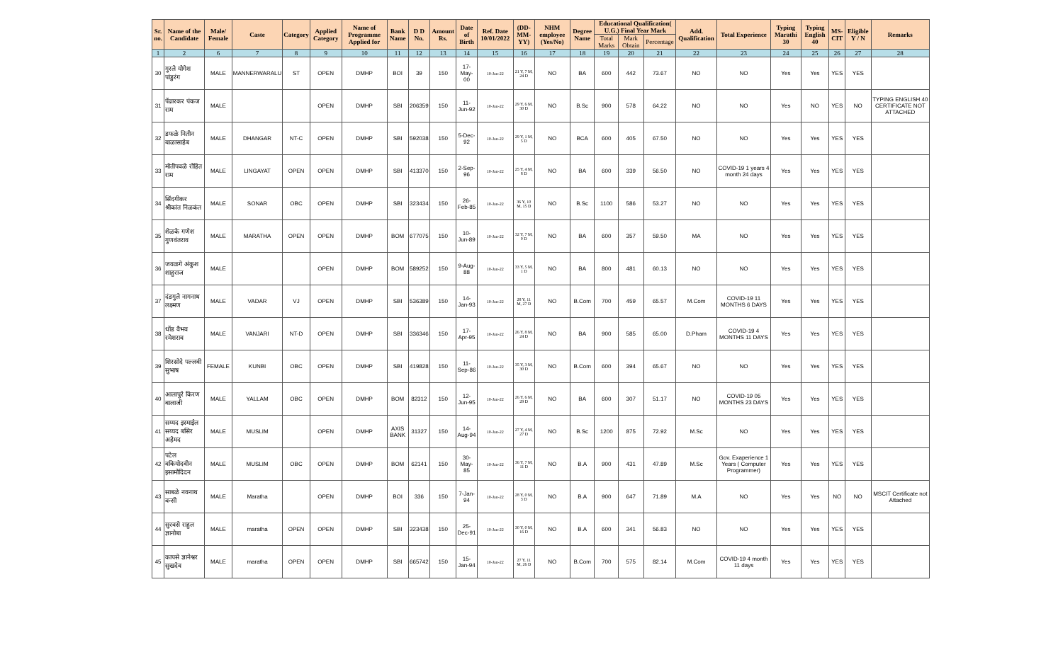| Sr. no. | Name of the Candidate | Male/ Female | Caste | Category | Applied Category | Name of Programme Applied for | Bank Name | D D No. | Amount Rs. | Date of Birth | Ref. Date 10/01/2022 | (DD-MM-YY) | NHM employee (Yes/No) | Degree Name | Educational Qualification( U.G.) Final Year Mark | | | Add. Qualification | Total Experience | Typing Marathi 30 | Typing English 40 | MS-CIT | Eligible Y / N | Remarks |
| --- | --- | --- | --- | --- | --- | --- | --- | --- | --- | --- | --- | --- | --- | --- | --- | --- | --- | --- | --- | --- | --- | --- | --- | --- |
| | | | | | | | | | | | | | | | Total Marks | Mark Obtain | Percentage | | | | | | | |
| 1 | 2 | 6 | 7 | 8 | 9 | 10 | 11 | 12 | 13 | 14 | 15 | 16 | 17 | 18 | 19 | 20 | 21 | 22 | 23 | 24 | 25 | 26 | 27 | 28 |
| 30 | गुरले योगेश पांडुरंग | MALE | MANNERWARALU | ST | OPEN | DMHP | BOI | 39 | 150 | 17-May-00 | 10-Jan-22 | 21 Y, 7 M, 24 D | NO | BA | 600 | 442 | 73.67 | NO | NO | Yes | Yes | YES | YES | |
| 31 | पेंढारकर पंकज राम | MALE | | | OPEN | DMHP | SBI | 206359 | 150 | 11-Jun-92 | 10-Jan-22 | 29 Y, 6 M, 30 D | NO | B.Sc | 900 | 578 | 64.22 | NO | NO | Yes | NO | YES | NO | TYPING ENGLISH 40 CERTIFICATE NOT ATTACHED |
| 32 | डफळे नितीन बाळासाहेब | MALE | DHANGAR | NT-C | OPEN | DMHP | SBI | 592038 | 150 | 5-Dec-92 | 10-Jan-22 | 29 Y, 1 M, 5 D | NO | BCA | 600 | 405 | 67.50 | NO | NO | Yes | Yes | YES | YES | |
| 33 | मोतीपवळे रोहित राम | MALE | LINGAYAT | OPEN | OPEN | DMHP | SBI | 413370 | 150 | 2-Sep-96 | 10-Jan-22 | 25 Y, 4 M, 8 D | NO | BA | 600 | 339 | 56.50 | NO | COVID-19 1 years 4 month 24 days | Yes | Yes | YES | YES | |
| 34 | सिंदगीकर श्रीकांत निळकंत | MALE | SONAR | OBC | OPEN | DMHP | SBI | 323434 | 150 | 26-Feb-85 | 10-Jan-22 | 36 Y, 10 M, 15 D | NO | B.Sc | 1100 | 586 | 53.27 | NO | NO | Yes | Yes | YES | YES | |
| 35 | शेळके गणेश गुणवंतराव | MALE | MARATHA | OPEN | OPEN | DMHP | BOM | 677075 | 150 | 10-Jun-89 | 10-Jan-22 | 32 Y, 7 M, 0 D | NO | BA | 600 | 357 | 59.50 | MA | NO | Yes | Yes | YES | YES | |
| 36 | जवळगे अंकुश शाहुराज | MALE | | | OPEN | DMHP | BOM | 589252 | 150 | 9-Aug-88 | 10-Jan-22 | 33 Y, 5 M, 1 D | NO | BA | 800 | 481 | 60.13 | NO | NO | Yes | Yes | YES | YES | |
| 37 | दंडगुले नागनाथ लक्ष्मण | MALE | VADAR | VJ | OPEN | DMHP | SBI | 536389 | 150 | 14-Jan-93 | 10-Jan-22 | 28 Y, 11 M, 27 D | NO | B.Com | 700 | 459 | 65.57 | M.Com | COVID-19 11 MONTHS 6 DAYS | Yes | Yes | YES | YES | |
| 38 | धोंड वैभव रमेशराव | MALE | VANJARI | NT-D | OPEN | DMHP | SBI | 336346 | 150 | 17-Apr-95 | 10-Jan-22 | 26 Y, 8 M, 24 D | NO | BA | 900 | 585 | 65.00 | D.Pham | COVID-19 4 MONTHS 11 DAYS | Yes | Yes | YES | YES | |
| 39 | शिरसोदे पल्लवी सुभाष | FEMALE | KUNBI | OBC | OPEN | DMHP | SBI | 419828 | 150 | 11-Sep-86 | 10-Jan-22 | 35 Y, 3 M, 30 D | NO | B.Com | 600 | 394 | 65.67 | NO | NO | Yes | Yes | YES | YES | |
| 40 | आलापुरे किरण बालाजी | MALE | YALLAM | OBC | OPEN | DMHP | BOM | 82312 | 150 | 12-Jun-95 | 10-Jan-22 | 26 Y, 6 M, 29 D | NO | BA | 600 | 307 | 51.17 | NO | COVID-19 05 MONTHS 23 DAYS | Yes | Yes | YES | YES | |
| 41 | सय्यद इस्माईल सय्यद बसिर अहेमद | MALE | MUSLIM | | OPEN | DMHP | AXIS BANK | 31327 | 150 | 14-Aug-94 | 10-Jan-22 | 27 Y, 4 M, 27 D | NO | B.Sc | 1200 | 875 | 72.92 | M.Sc | NO | Yes | Yes | YES | YES | |
| 42 | पटेल वकियोदवीन इसामोदिदन | MALE | MUSLIM | OBC | OPEN | DMHP | BOM | 62141 | 150 | 30-May-85 | 10-Jan-22 | 36 Y, 7 M, 11 D | NO | B.A | 900 | 431 | 47.89 | M.Sc | Gov. Exaperience 1 Years ( Computer Programmer) | Yes | Yes | YES | YES | |
| 43 | साबळे नवनाथ बन्सी | MALE | Maratha | | OPEN | DMHP | BOI | 336 | 150 | 7-Jan-94 | 10-Jan-22 | 28 Y, 0 M, 3 D | NO | B.A | 900 | 647 | 71.89 | M.A | NO | Yes | Yes | NO | NO | MSCIT Certificate not Attached |
| 44 | सुरवसे राहुल ज्ञानोबा | MALE | maratha | OPEN | OPEN | DMHP | SBI | 323438 | 150 | 25-Dec-91 | 10-Jan-22 | 30 Y, 0 M, 16 D | NO | B.A | 600 | 341 | 56.83 | NO | NO | Yes | Yes | YES | YES | |
| 45 | कापसे ज्ञानेश्वर सुखदेव | MALE | maratha | OPEN | OPEN | DMHP | SBI | 665742 | 150 | 15-Jan-94 | 10-Jan-22 | 27 Y, 11 M, 26 D | NO | B.Com | 700 | 575 | 82.14 | M.Com | COVID-19 4 month 11 days | Yes | Yes | YES | YES | |